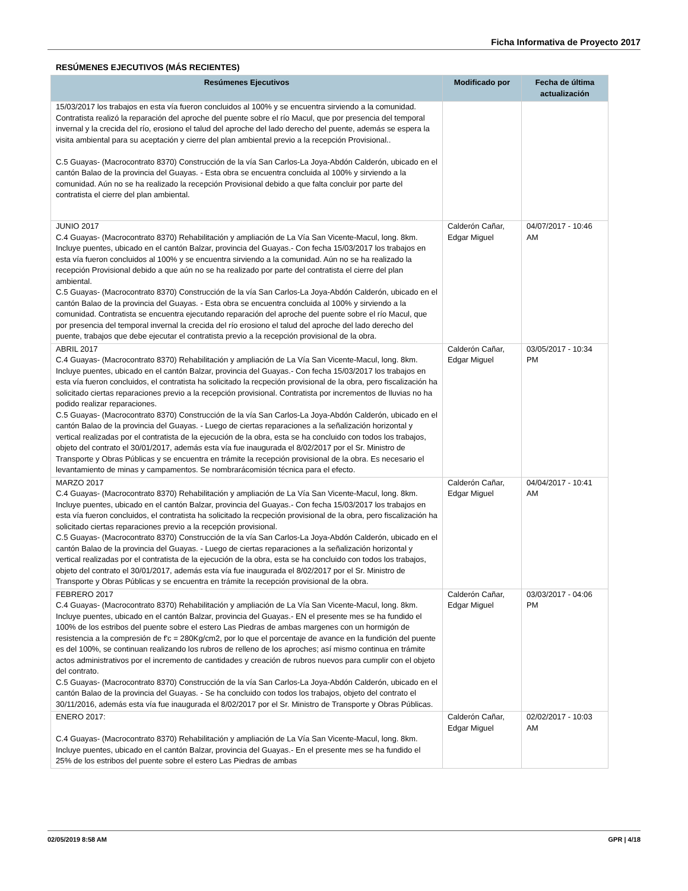Ficha Informativa de Proyecto 2017
RESÚMENES EJECUTIVOS (MÁS RECIENTES)
| Resúmenes Ejecutivos | Modificado por | Fecha de última actualización |
| --- | --- | --- |
| 15/03/2017 los trabajos en esta vía fueron concluidos al 100% y se encuentra sirviendo a la comunidad. Contratista realizó la reparación del aproche del puente sobre el río Macul, que por presencia del temporal invernal y la crecida del río, erosiono el talud del aproche del lado derecho del puente, además se espera la visita ambiental para su aceptación y cierre del plan ambiental previo a la recepción Provisional.. C.5 Guayas- (Macrocontrato 8370) Construcción de la vía San Carlos-La Joya-Abdón Calderón, ubicado en el cantón Balao de la provincia del Guayas. - Esta obra se encuentra concluida al 100% y sirviendo a la comunidad. Aún no se ha realizado la recepción Provisional debido a que falta concluir por parte del contratista el cierre del plan ambiental. | | |
| JUNIO 2017 C.4 Guayas- (Macrocontrato 8370) Rehabilitación y ampliación de La Vía San Vicente-Macul, long. 8km. Incluye puentes, ubicado en el cantón Balzar, provincia del Guayas.- Con fecha 15/03/2017 los trabajos en esta vía fueron concluidos al 100% y se encuentra sirviendo a la comunidad. Aún no se ha realizado la recepción Provisional debido a que aún no se ha realizado por parte del contratista el cierre del plan ambiental. C.5 Guayas- (Macrocontrato 8370) Construcción de la vía San Carlos-La Joya-Abdón Calderón, ubicado en el cantón Balao de la provincia del Guayas. - Esta obra se encuentra concluida al 100% y sirviendo a la comunidad. Contratista se encuentra ejecutando reparación del aproche del puente sobre el río Macul, que por presencia del temporal invernal la crecida del río erosiono el talud del aproche del lado derecho del puente, trabajos que debe ejecutar el contratista previo a la recepción provisional de la obra. | Calderón Cañar, Edgar Miguel | 04/07/2017 - 10:46 AM |
| ABRIL 2017 C.4 Guayas- (Macrocontrato 8370) Rehabilitación y ampliación de La Vía San Vicente-Macul, long. 8km. Incluye puentes, ubicado en el cantón Balzar, provincia del Guayas.- Con fecha 15/03/2017 los trabajos en esta vía fueron concluidos, el contratista ha solicitado la recpeción provisional de la obra, pero fiscalización ha solicitado ciertas reparaciones previo a la recepción provisional. Contratista por incrementos de lluvias no ha podido realizar reparaciones. C.5 Guayas- (Macrocontrato 8370) Construcción de la vía San Carlos-La Joya-Abdón Calderón, ubicado en el cantón Balao de la provincia del Guayas. - Luego de ciertas reparaciones a la señalización horizontal y vertical realizadas por el contratista de la ejecución de la obra, esta se ha concluido con todos los trabajos, objeto del contrato el 30/01/2017, además esta vía fue inaugurada el 8/02/2017 por el Sr. Ministro de Transporte y Obras Públicas y se encuentra en trámite la recepción provisional de la obra. Es necesario el levantamiento de minas y campamentos. Se nombrarácomisión técnica para el efecto. | Calderón Cañar, Edgar Miguel | 03/05/2017 - 10:34 PM |
| MARZO 2017 C.4 Guayas- (Macrocontrato 8370) Rehabilitación y ampliación de La Vía San Vicente-Macul, long. 8km. Incluye puentes, ubicado en el cantón Balzar, provincia del Guayas.- Con fecha 15/03/2017 los trabajos en esta vía fueron concluidos, el contratista ha solicitado la recpeción provisional de la obra, pero fiscalización ha solicitado ciertas reparaciones previo a la recepción provisional. C.5 Guayas- (Macrocontrato 8370) Construcción de la vía San Carlos-La Joya-Abdón Calderón, ubicado en el cantón Balao de la provincia del Guayas. - Luego de ciertas reparaciones a la señalización horizontal y vertical realizadas por el contratista de la ejecución de la obra, esta se ha concluido con todos los trabajos, objeto del contrato el 30/01/2017, además esta vía fue inaugurada el 8/02/2017 por el Sr. Ministro de Transporte y Obras Públicas y se encuentra en trámite la recepción provisional de la obra. | Calderón Cañar, Edgar Miguel | 04/04/2017 - 10:41 AM |
| FEBRERO 2017 C.4 Guayas- (Macrocontrato 8370) Rehabilitación y ampliación de La Vía San Vicente-Macul, long. 8km. Incluye puentes, ubicado en el cantón Balzar, provincia del Guayas.- EN el presente mes se ha fundido el 100% de los estribos del puente sobre el estero Las Piedras de ambas margenes con un hormigón de resistencia a la compresión de f'c = 280Kg/cm2, por lo que el porcentaje de avance en la fundición del puente es del 100%, se continuan realizando los rubros de relleno de los aproches; así mismo continua en trámite actos administrativos por el incremento de cantidades y creación de rubros nuevos para cumplir con el objeto del contrato. C.5 Guayas- (Macrocontrato 8370) Construcción de la vía San Carlos-La Joya-Abdón Calderón, ubicado en el cantón Balao de la provincia del Guayas. - Se ha concluido con todos los trabajos, objeto del contrato el 30/11/2016, además esta vía fue inaugurada el 8/02/2017 por el Sr. Ministro de Transporte y Obras Públicas. | Calderón Cañar, Edgar Miguel | 03/03/2017 - 04:06 PM |
| ENERO 2017: C.4 Guayas- (Macrocontrato 8370) Rehabilitación y ampliación de La Vía San Vicente-Macul, long. 8km. Incluye puentes, ubicado en el cantón Balzar, provincia del Guayas.- En el presente mes se ha fundido el 25% de los estribos del puente sobre el estero Las Piedras de ambas | Calderón Cañar, Edgar Miguel | 02/02/2017 - 10:03 AM |
02/05/2019 8:58 AM GPR | 4/18